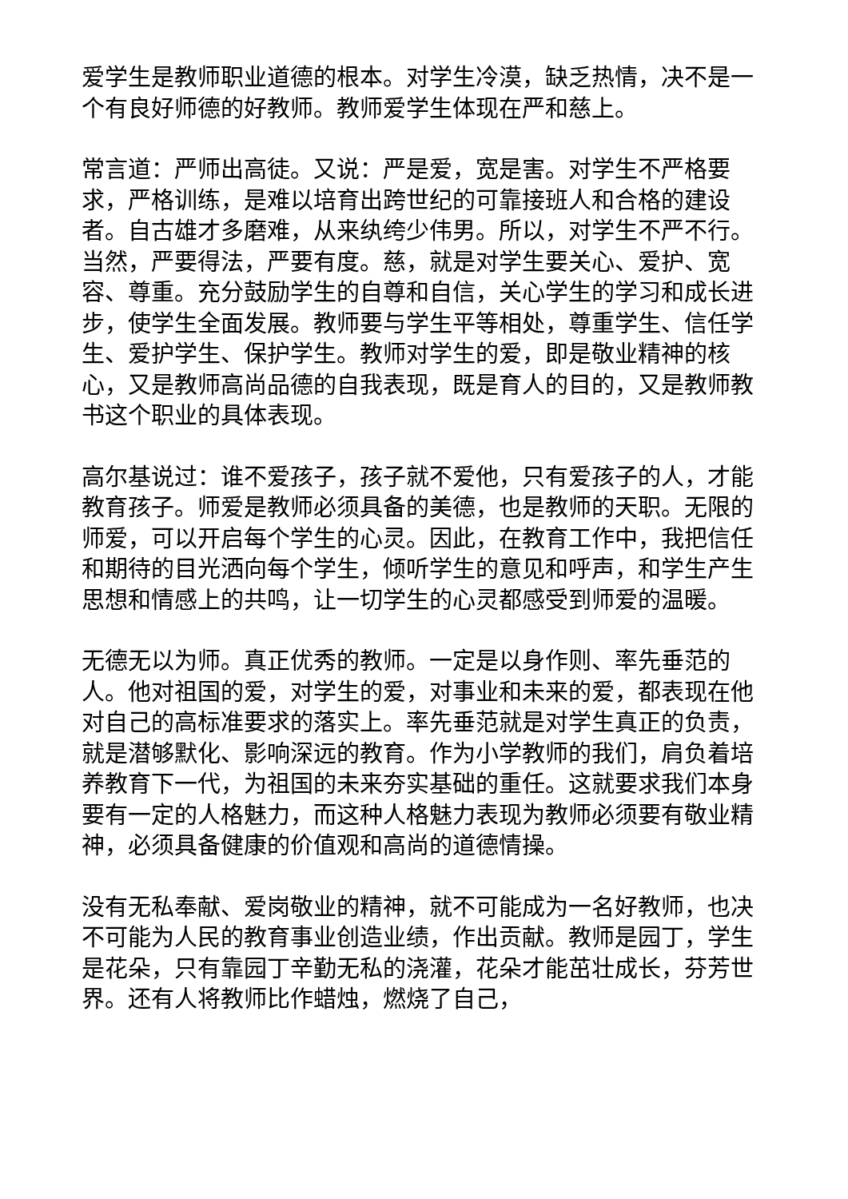爱学生是教师职业道德的根本。对学生冷漠，缺乏热情，决不是一个有良好师德的好教师。教师爱学生体现在严和慈上。
常言道：严师出高徒。又说：严是爱，宽是害。对学生不严格要求，严格训练，是难以培育出跨世纪的可靠接班人和合格的建设者。自古雄才多磨难，从来纨绔少伟男。所以，对学生不严不行。当然，严要得法，严要有度。慈，就是对学生要关心、爱护、宽容、尊重。充分鼓励学生的自尊和自信，关心学生的学习和成长进步，使学生全面发展。教师要与学生平等相处，尊重学生、信任学生、爱护学生、保护学生。教师对学生的爱，即是敬业精神的核心，又是教师高尚品德的自我表现，既是育人的目的，又是教师教书这个职业的具体表现。
高尔基说过：谁不爱孩子，孩子就不爱他，只有爱孩子的人，才能教育孩子。师爱是教师必须具备的美德，也是教师的天职。无限的师爱，可以开启每个学生的心灵。因此，在教育工作中，我把信任和期待的目光洒向每个学生，倾听学生的意见和呼声，和学生产生思想和情感上的共鸣，让一切学生的心灵都感受到师爱的温暖。
无德无以为师。真正优秀的教师。一定是以身作则、率先垂范的人。他对祖国的爱，对学生的爱，对事业和未来的爱，都表现在他对自己的高标准要求的落实上。率先垂范就是对学生真正的负责，就是潜够默化、影响深远的教育。作为小学教师的我们，肩负着培养教育下一代，为祖国的未来夯实基础的重任。这就要求我们本身要有一定的人格魅力，而这种人格魅力表现为教师必须要有敬业精神，必须具备健康的价值观和高尚的道德情操。
没有无私奉献、爱岗敬业的精神，就不可能成为一名好教师，也决不可能为人民的教育事业创造业绩，作出贡献。教师是园丁，学生是花朵，只有靠园丁辛勤无私的浇灌，花朵才能茁壮成长，芬芳世界。还有人将教师比作蜡烛，燃烧了自己，